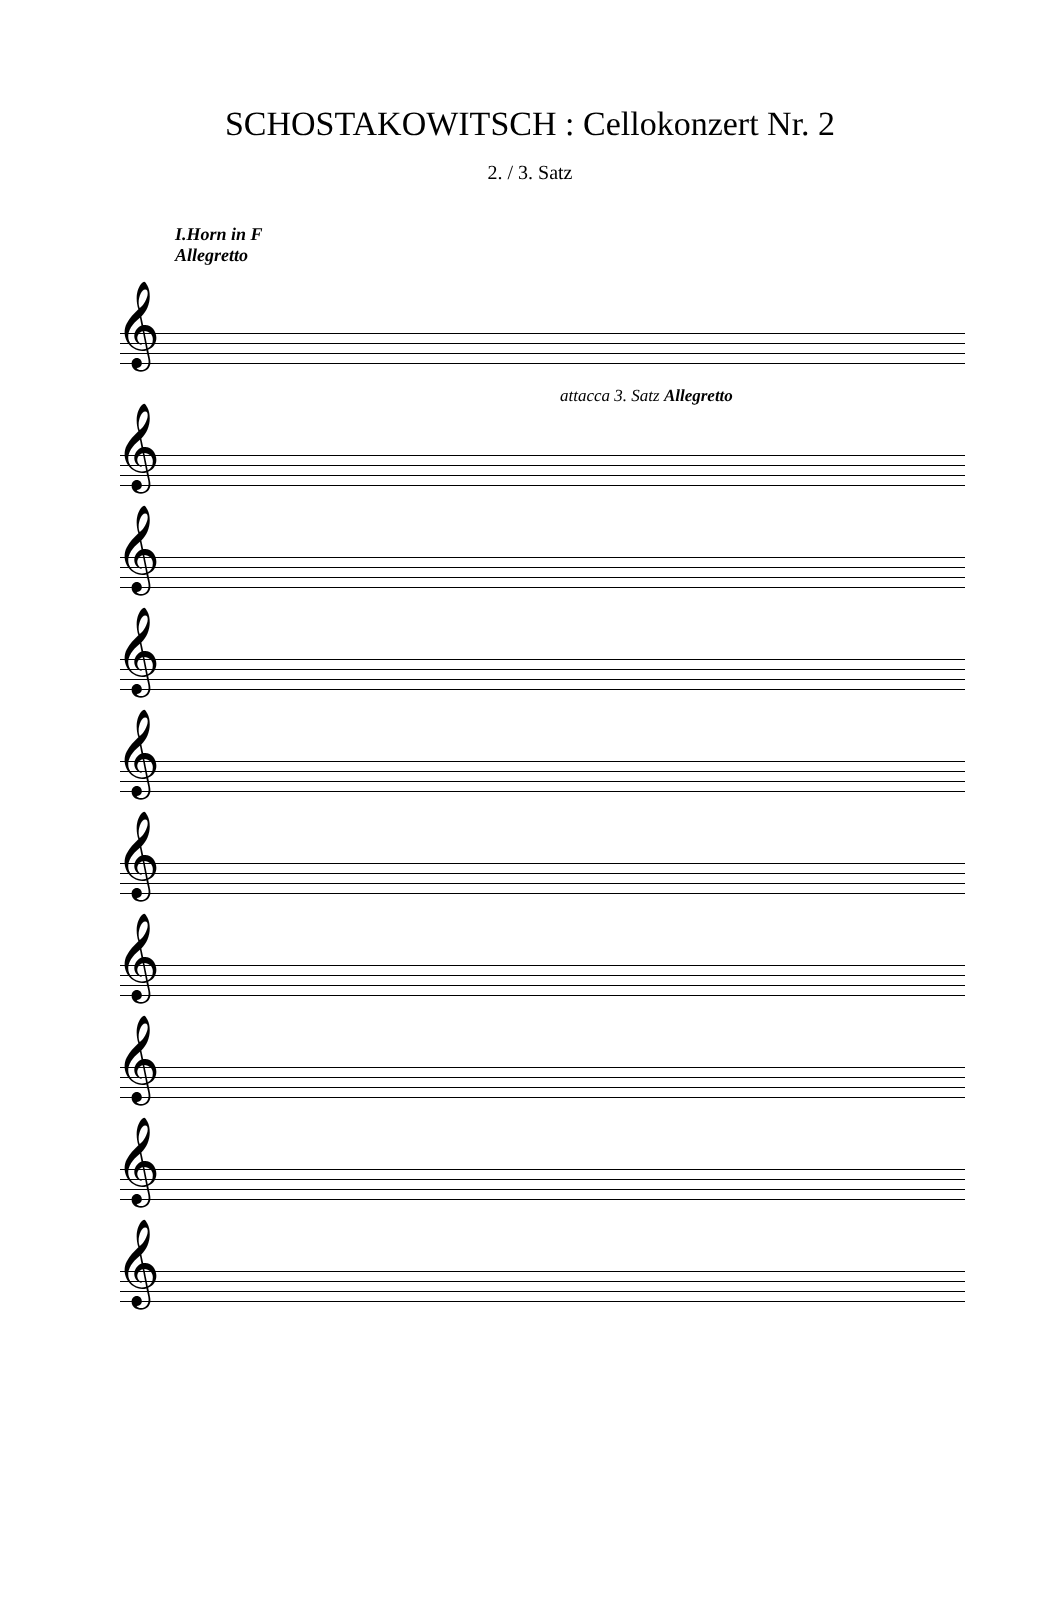SCHOSTAKOWITSCH : Cellokonzert Nr. 2
2. / 3. Satz
I.Horn in F
Allegretto
𝄞
attacca 3. Satz Allegretto
𝄞
𝄞
𝄞
𝄞
𝄞
𝄞
𝄞
𝄞
𝄞